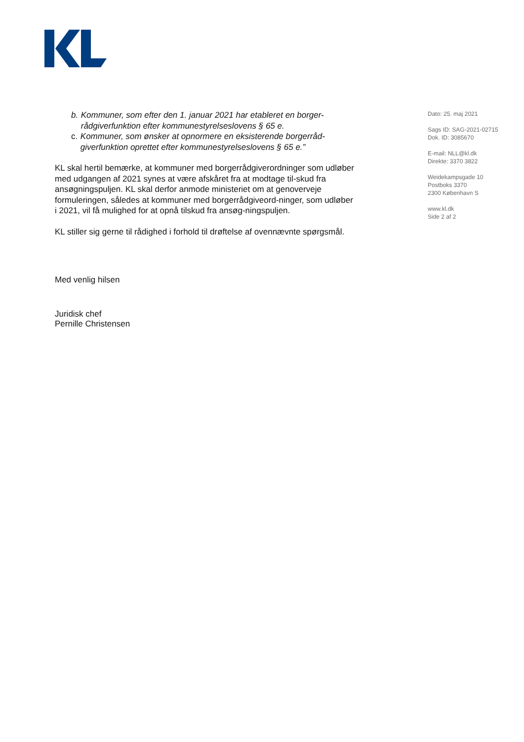b. Kommuner, som efter den 1. januar 2021 har etableret en borger-rådgiverfunktion efter kommunestyrelseslovens § 65 e.
c. Kommuner, som ønsker at opnormere en eksisterende borgerråd-giverfunktion oprettet efter kommunestyrelseslovens § 65 e.”
KL skal hertil bemærke, at kommuner med borgerrådgiverordninger som udløber med udgangen af 2021 synes at være afskåret fra at modtage til-skud fra ansøgningspuljen. KL skal derfor anmode ministeriet om at genoverveje formuleringen, således at kommuner med borgerrådgiveord-ninger, som udløber i 2021, vil få mulighed for at opnå tilskud fra ansøg-ningspuljen.
KL stiller sig gerne til rådighed i forhold til drøftelse af ovennævnte spørgsmål.
Med venlig hilsen
Juridisk chef
Pernille Christensen
Dato: 25. maj 2021
Sags ID: SAG-2021-02715
Dok. ID: 3085670
E-mail: NLL@kl.dk
Direkte: 3370 3822
Weidekampsgade 10
Postboks 3370
2300 København S
www.kl.dk
Side 2 af 2